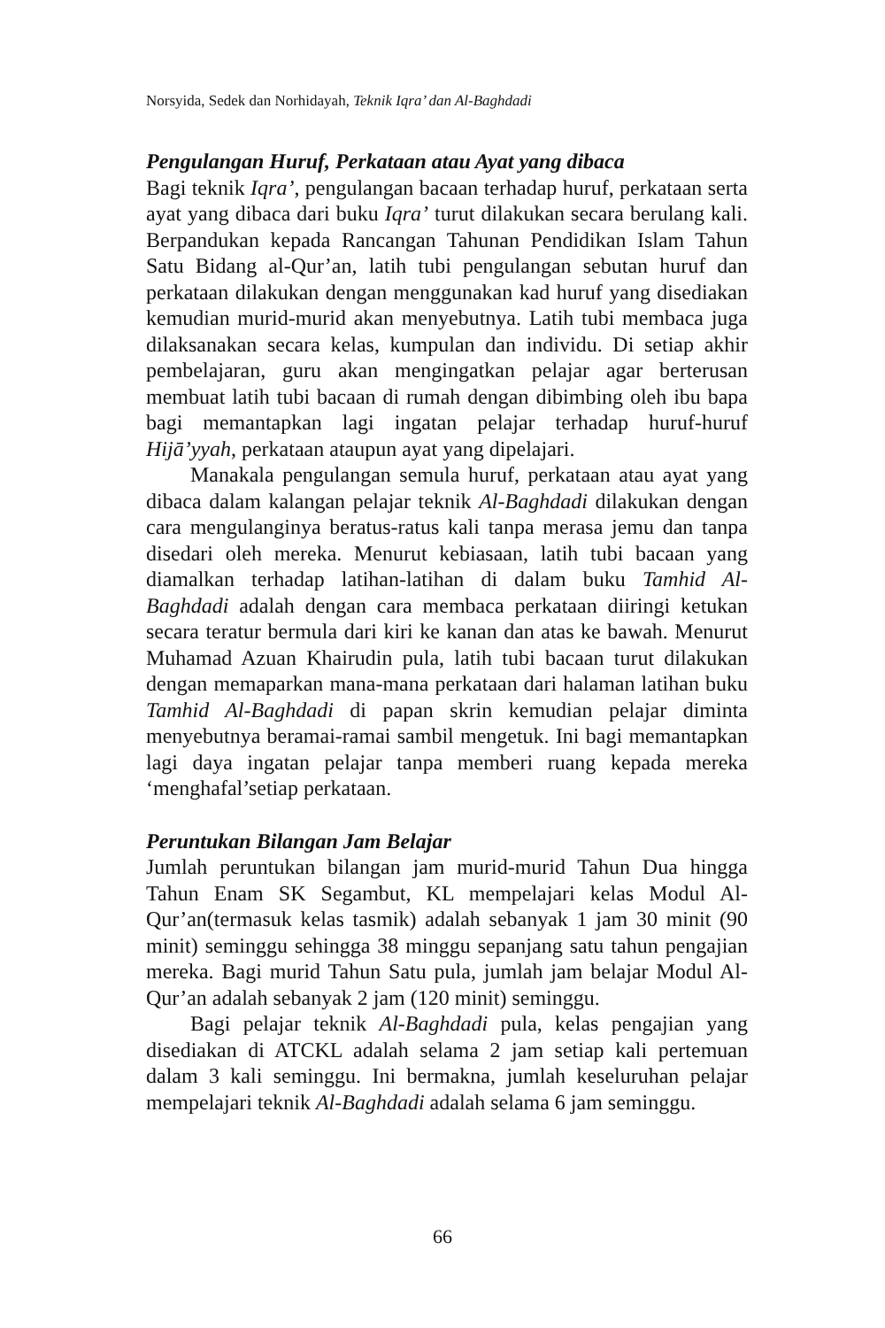Norsyida, Sedek dan Norhidayah, Teknik Iqra’ dan Al-Baghdadi
Pengulangan Huruf, Perkataan atau Ayat yang dibaca
Bagi teknik Iqra’, pengulangan bacaan terhadap huruf, perkataan serta ayat yang dibaca dari buku Iqra’ turut dilakukan secara berulang kali. Berpandukan kepada Rancangan Tahunan Pendidikan Islam Tahun Satu Bidang al-Qur’an, latih tubi pengulangan sebutan huruf dan perkataan dilakukan dengan menggunakan kad huruf yang disediakan kemudian murid-murid akan menyebutnya. Latih tubi membaca juga dilaksanakan secara kelas, kumpulan dan individu. Di setiap akhir pembelajaran, guru akan mengingatkan pelajar agar berterusan membuat latih tubi bacaan di rumah dengan dibimbing oleh ibu bapa bagi memantapkan lagi ingatan pelajar terhadap huruf-huruf Hijā’yyah, perkataan ataupun ayat yang dipelajari.
Manakala pengulangan semula huruf, perkataan atau ayat yang dibaca dalam kalangan pelajar teknik Al-Baghdadi dilakukan dengan cara mengulanginya beratus-ratus kali tanpa merasa jemu dan tanpa disedari oleh mereka. Menurut kebiasaan, latih tubi bacaan yang diamalkan terhadap latihan-latihan di dalam buku Tamhid Al-Baghdadi adalah dengan cara membaca perkataan diiringi ketukan secara teratur bermula dari kiri ke kanan dan atas ke bawah. Menurut Muhamad Azuan Khairudin pula, latih tubi bacaan turut dilakukan dengan memaparkan mana-mana perkataan dari halaman latihan buku Tamhid Al-Baghdadi di papan skrin kemudian pelajar diminta menyebutnya beramai-ramai sambil mengetuk. Ini bagi memantapkan lagi daya ingatan pelajar tanpa memberi ruang kepada mereka ‘menghafal’setiap perkataan.
Peruntukan Bilangan Jam Belajar
Jumlah peruntukan bilangan jam murid-murid Tahun Dua hingga Tahun Enam SK Segambut, KL mempelajari kelas Modul Al-Qur’an(termasuk kelas tasmik) adalah sebanyak 1 jam 30 minit (90 minit) seminggu sehingga 38 minggu sepanjang satu tahun pengajian mereka. Bagi murid Tahun Satu pula, jumlah jam belajar Modul Al-Qur’an adalah sebanyak 2 jam (120 minit) seminggu.
Bagi pelajar teknik Al-Baghdadi pula, kelas pengajian yang disediakan di ATCKL adalah selama 2 jam setiap kali pertemuan dalam 3 kali seminggu. Ini bermakna, jumlah keseluruhan pelajar mempelajari teknik Al-Baghdadi adalah selama 6 jam seminggu.
66